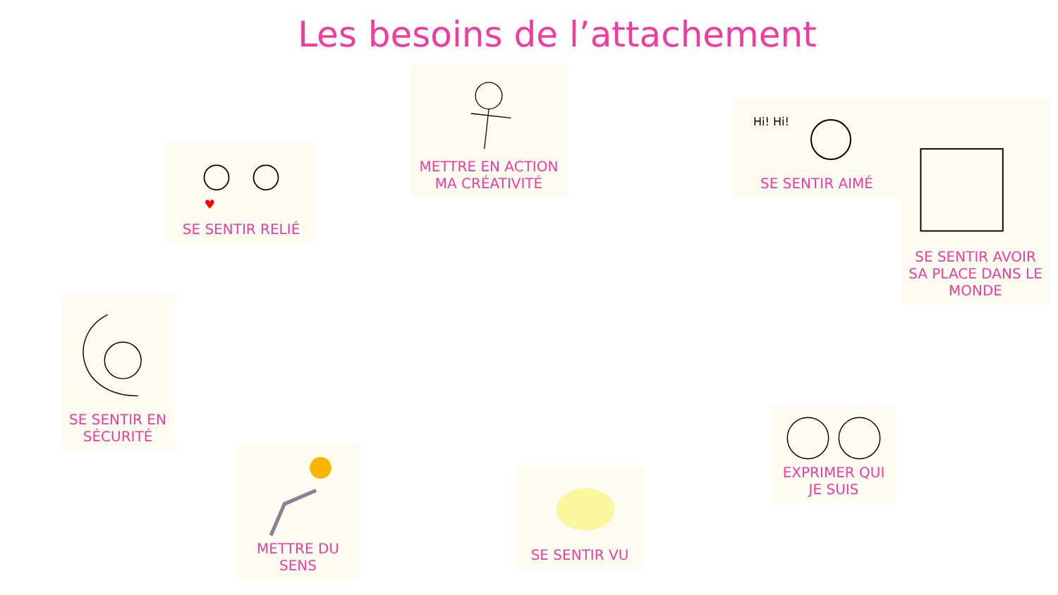Les besoins de l’attachement
METTRE EN ACTION MA CRÉATIVITÉ
♥
SE SENTIR RELIÉ
Hi! Hi!
SE SENTIR AIMÉ
SE SENTIR AVOIR SA PLACE DANS LE MONDE
SE SENTIR EN SÉCURITÉ
EXPRIMER QUI JE SUIS
METTRE DU SENS
SE SENTIR VU